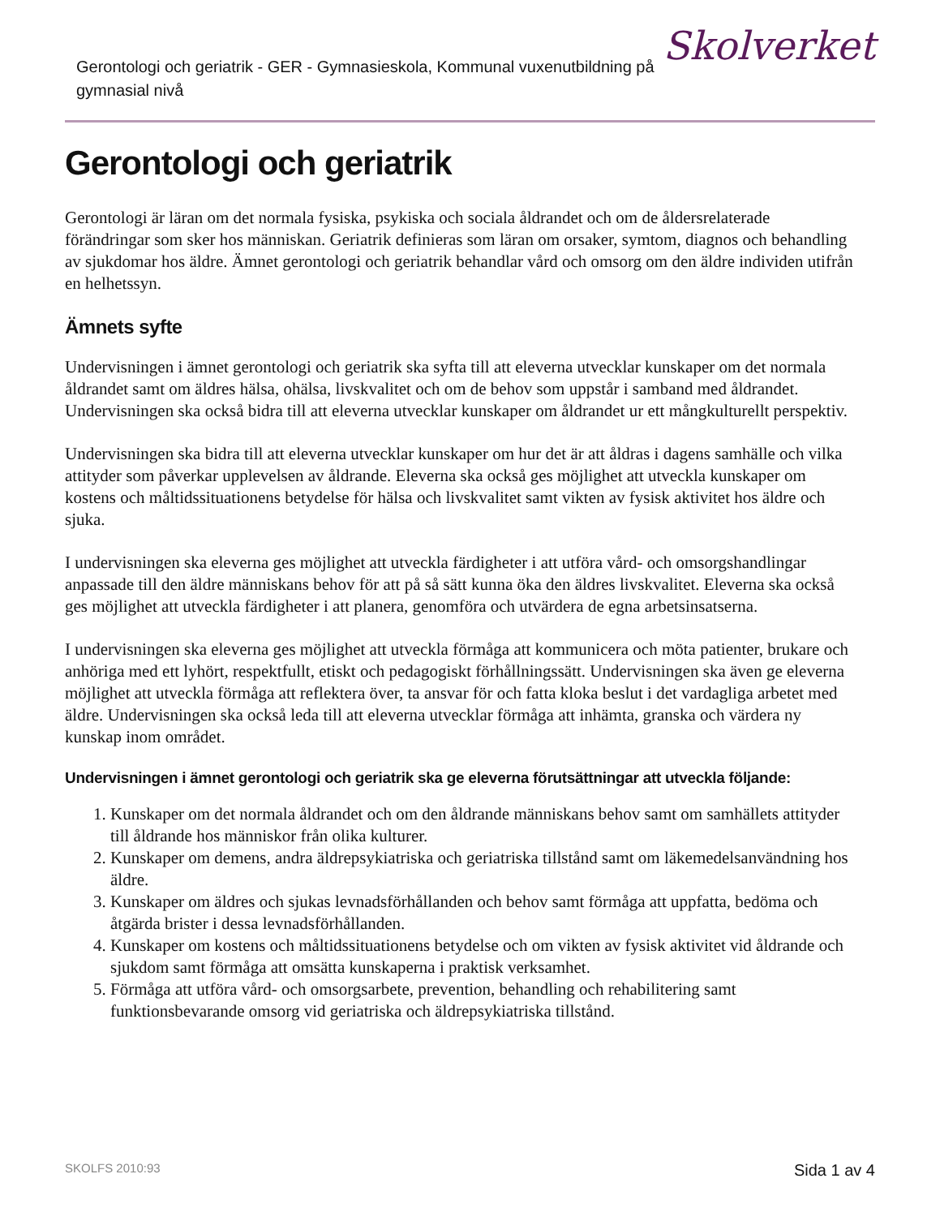Gerontologi och geriatrik - GER - Gymnasieskola, Kommunal vuxenutbildning på gymnasial nivå
Skolverket
Gerontologi och geriatrik
Gerontologi är läran om det normala fysiska, psykiska och sociala åldrandet och om de åldersrelaterade förändringar som sker hos människan. Geriatrik definieras som läran om orsaker, symtom, diagnos och behandling av sjukdomar hos äldre. Ämnet gerontologi och geriatrik behandlar vård och omsorg om den äldre individen utifrån en helhetssyn.
Ämnets syfte
Undervisningen i ämnet gerontologi och geriatrik ska syfta till att eleverna utvecklar kunskaper om det normala åldrandet samt om äldres hälsa, ohälsa, livskvalitet och om de behov som uppstår i samband med åldrandet. Undervisningen ska också bidra till att eleverna utvecklar kunskaper om åldrandet ur ett mångkulturellt perspektiv.
Undervisningen ska bidra till att eleverna utvecklar kunskaper om hur det är att åldras i dagens samhälle och vilka attityder som påverkar upplevelsen av åldrande. Eleverna ska också ges möjlighet att utveckla kunskaper om kostens och måltidssituationens betydelse för hälsa och livskvalitet samt vikten av fysisk aktivitet hos äldre och sjuka.
I undervisningen ska eleverna ges möjlighet att utveckla färdigheter i att utföra vård- och omsorgshandlingar anpassade till den äldre människans behov för att på så sätt kunna öka den äldres livskvalitet. Eleverna ska också ges möjlighet att utveckla färdigheter i att planera, genomföra och utvärdera de egna arbetsinsatserna.
I undervisningen ska eleverna ges möjlighet att utveckla förmåga att kommunicera och möta patienter, brukare och anhöriga med ett lyhört, respektfullt, etiskt och pedagogiskt förhållningssätt. Undervisningen ska även ge eleverna möjlighet att utveckla förmåga att reflektera över, ta ansvar för och fatta kloka beslut i det vardagliga arbetet med äldre. Undervisningen ska också leda till att eleverna utvecklar förmåga att inhämta, granska och värdera ny kunskap inom området.
Undervisningen i ämnet gerontologi och geriatrik ska ge eleverna förutsättningar att utveckla följande:
1. Kunskaper om det normala åldrandet och om den åldrande människans behov samt om samhällets attityder till åldrande hos människor från olika kulturer.
2. Kunskaper om demens, andra äldrepsykiatriska och geriatriska tillstånd samt om läkemedelsanvändning hos äldre.
3. Kunskaper om äldres och sjukas levnadsförhållanden och behov samt förmåga att uppfatta, bedöma och åtgärda brister i dessa levnadsförhållanden.
4. Kunskaper om kostens och måltidssituationens betydelse och om vikten av fysisk aktivitet vid åldrande och sjukdom samt förmåga att omsätta kunskaperna i praktisk verksamhet.
5. Förmåga att utföra vård- och omsorgsarbete, prevention, behandling och rehabilitering samt funktionsbevarande omsorg vid geriatriska och äldrepsykiatriska tillstånd.
SKOLFS 2010:93 Sida 1 av 4